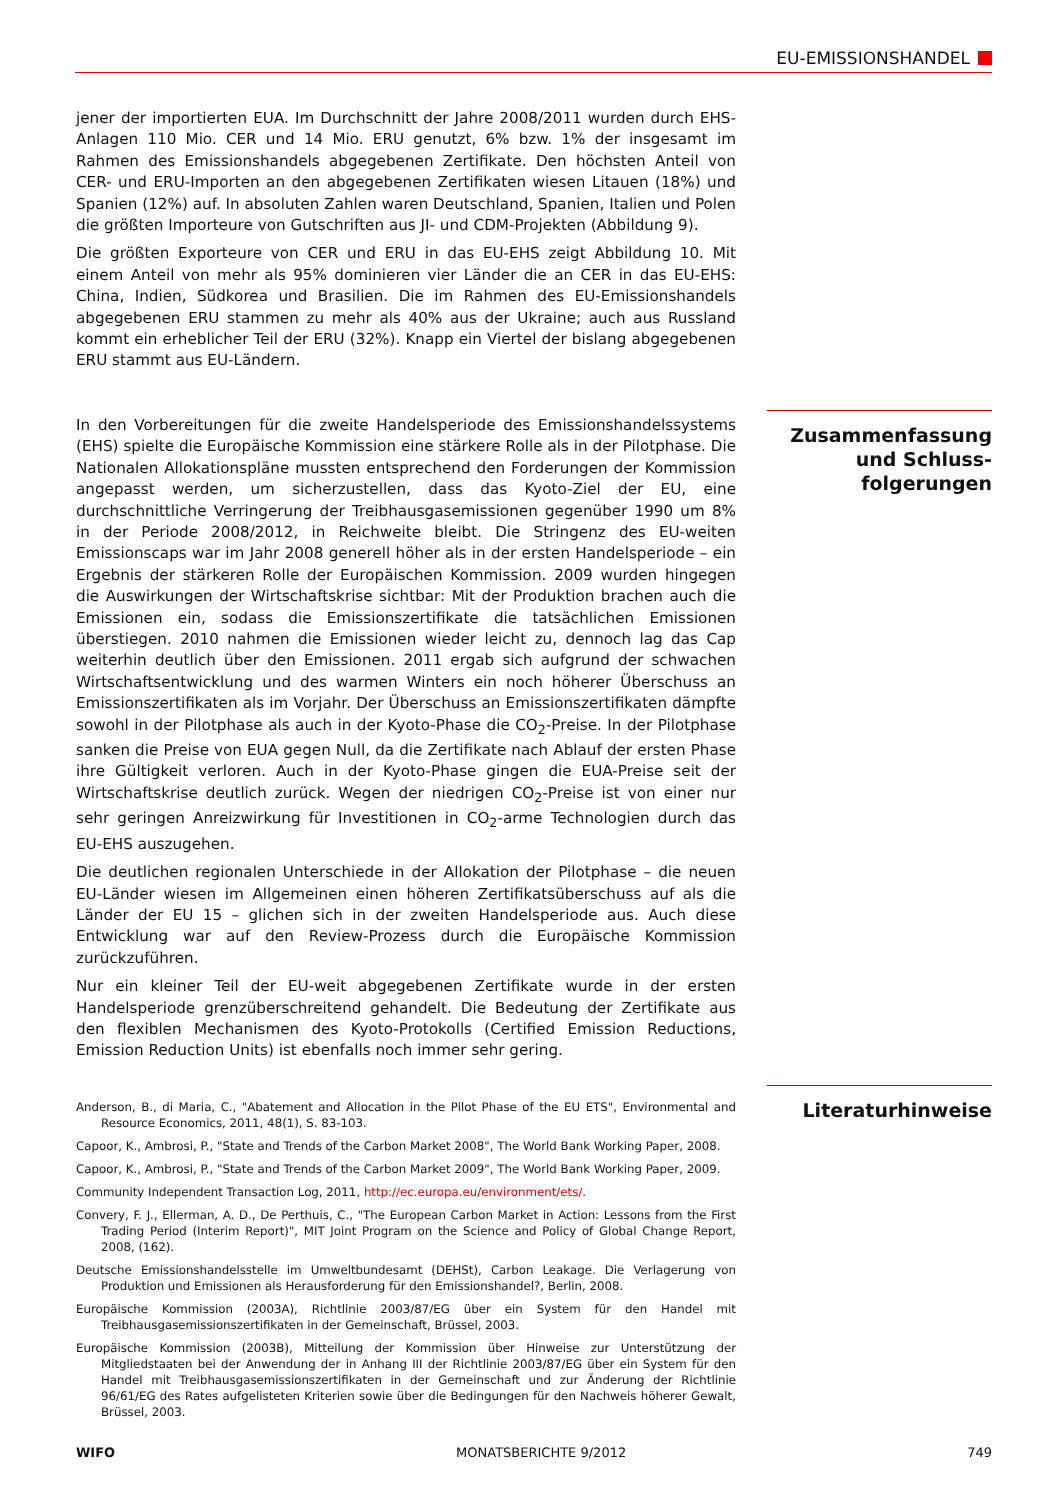EU-EMISSIONSHANDEL
jener der importierten EUA. Im Durchschnitt der Jahre 2008/2011 wurden durch EHS-Anlagen 110 Mio. CER und 14 Mio. ERU genutzt, 6% bzw. 1% der insgesamt im Rahmen des Emissionshandels abgegebenen Zertifikate. Den höchsten Anteil von CER- und ERU-Importen an den abgegebenen Zertifikaten wiesen Litauen (18%) und Spanien (12%) auf. In absoluten Zahlen waren Deutschland, Spanien, Italien und Polen die größten Importeure von Gutschriften aus JI- und CDM-Projekten (Abbildung 9).
Die größten Exporteure von CER und ERU in das EU-EHS zeigt Abbildung 10. Mit einem Anteil von mehr als 95% dominieren vier Länder die an CER in das EU-EHS: China, Indien, Südkorea und Brasilien. Die im Rahmen des EU-Emissionshandels abgegebenen ERU stammen zu mehr als 40% aus der Ukraine; auch aus Russland kommt ein erheblicher Teil der ERU (32%). Knapp ein Viertel der bislang abgegebenen ERU stammt aus EU-Ländern.
In den Vorbereitungen für die zweite Handelsperiode des Emissionshandelssystems (EHS) spielte die Europäische Kommission eine stärkere Rolle als in der Pilotphase. Die Nationalen Allokationspläne mussten entsprechend den Forderungen der Kommission angepasst werden, um sicherzustellen, dass das Kyoto-Ziel der EU, eine durchschnittliche Verringerung der Treibhausgasemissionen gegenüber 1990 um 8% in der Periode 2008/2012, in Reichweite bleibt. Die Stringenz des EU-weiten Emissionscaps war im Jahr 2008 generell höher als in der ersten Handelsperiode – ein Ergebnis der stärkeren Rolle der Europäischen Kommission. 2009 wurden hingegen die Auswirkungen der Wirtschaftskrise sichtbar: Mit der Produktion brachen auch die Emissionen ein, sodass die Emissionszertifikate die tatsächlichen Emissionen überstiegen. 2010 nahmen die Emissionen wieder leicht zu, dennoch lag das Cap weiterhin deutlich über den Emissionen. 2011 ergab sich aufgrund der schwachen Wirtschaftsentwicklung und des warmen Winters ein noch höherer Überschuss an Emissionszertifikaten als im Vorjahr. Der Überschuss an Emissionszertifikaten dämpfte sowohl in der Pilotphase als auch in der Kyoto-Phase die CO<sub>2</sub>-Preise. In der Pilotphase sanken die Preise von EUA gegen Null, da die Zertifikate nach Ablauf der ersten Phase ihre Gültigkeit verloren. Auch in der Kyoto-Phase gingen die EUA-Preise seit der Wirtschaftskrise deutlich zurück. Wegen der niedrigen CO<sub>2</sub>-Preise ist von einer nur sehr geringen Anreizwirkung für Investitionen in CO<sub>2</sub>-arme Technologien durch das EU-EHS auszugehen.
Die deutlichen regionalen Unterschiede in der Allokation der Pilotphase – die neuen EU-Länder wiesen im Allgemeinen einen höheren Zertifikatsüberschuss auf als die Länder der EU 15 – glichen sich in der zweiten Handelsperiode aus. Auch diese Entwicklung war auf den Review-Prozess durch die Europäische Kommission zurückzuführen.
Nur ein kleiner Teil der EU-weit abgegebenen Zertifikate wurde in der ersten Handelsperiode grenzüberschreitend gehandelt. Die Bedeutung der Zertifikate aus den flexiblen Mechanismen des Kyoto-Protokolls (Certified Emission Reductions, Emission Reduction Units) ist ebenfalls noch immer sehr gering.
Anderson, B., di Maria, C., "Abatement and Allocation in the Pilot Phase of the EU ETS", Environmental and Resource Economics, 2011, 48(1), S. 83-103.
Capoor, K., Ambrosi, P., "State and Trends of the Carbon Market 2008", The World Bank Working Paper, 2008.
Capoor, K., Ambrosi, P., "State and Trends of the Carbon Market 2009", The World Bank Working Paper, 2009.
Community Independent Transaction Log, 2011, http://ec.europa.eu/environment/ets/.
Convery, F. J., Ellerman, A. D., De Perthuis, C., "The European Carbon Market in Action: Lessons from the First Trading Period (Interim Report)", MIT Joint Program on the Science and Policy of Global Change Report, 2008, (162).
Deutsche Emissionshandelsstelle im Umweltbundesamt (DEHSt), Carbon Leakage. Die Verlagerung von Produktion und Emissionen als Herausforderung für den Emissionshandel?, Berlin, 2008.
Europäische Kommission (2003A), Richtlinie 2003/87/EG über ein System für den Handel mit Treibhausgasemissionszertifikaten in der Gemeinschaft, Brüssel, 2003.
Europäische Kommission (2003B), Mitteilung der Kommission über Hinweise zur Unterstützung der Mitgliedstaaten bei der Anwendung der in Anhang III der Richtlinie 2003/87/EG über ein System für den Handel mit Treibhausgasemissionszertifikaten in der Gemeinschaft und zur Änderung der Richtlinie 96/61/EG des Rates aufgelisteten Kriterien sowie über die Bedingungen für den Nachweis höherer Gewalt, Brüssel, 2003.
Zusammenfassung
und Schluss-
folgerungen
Literaturhinweise
WIFO MONATSBERICHTE 9/2012 749